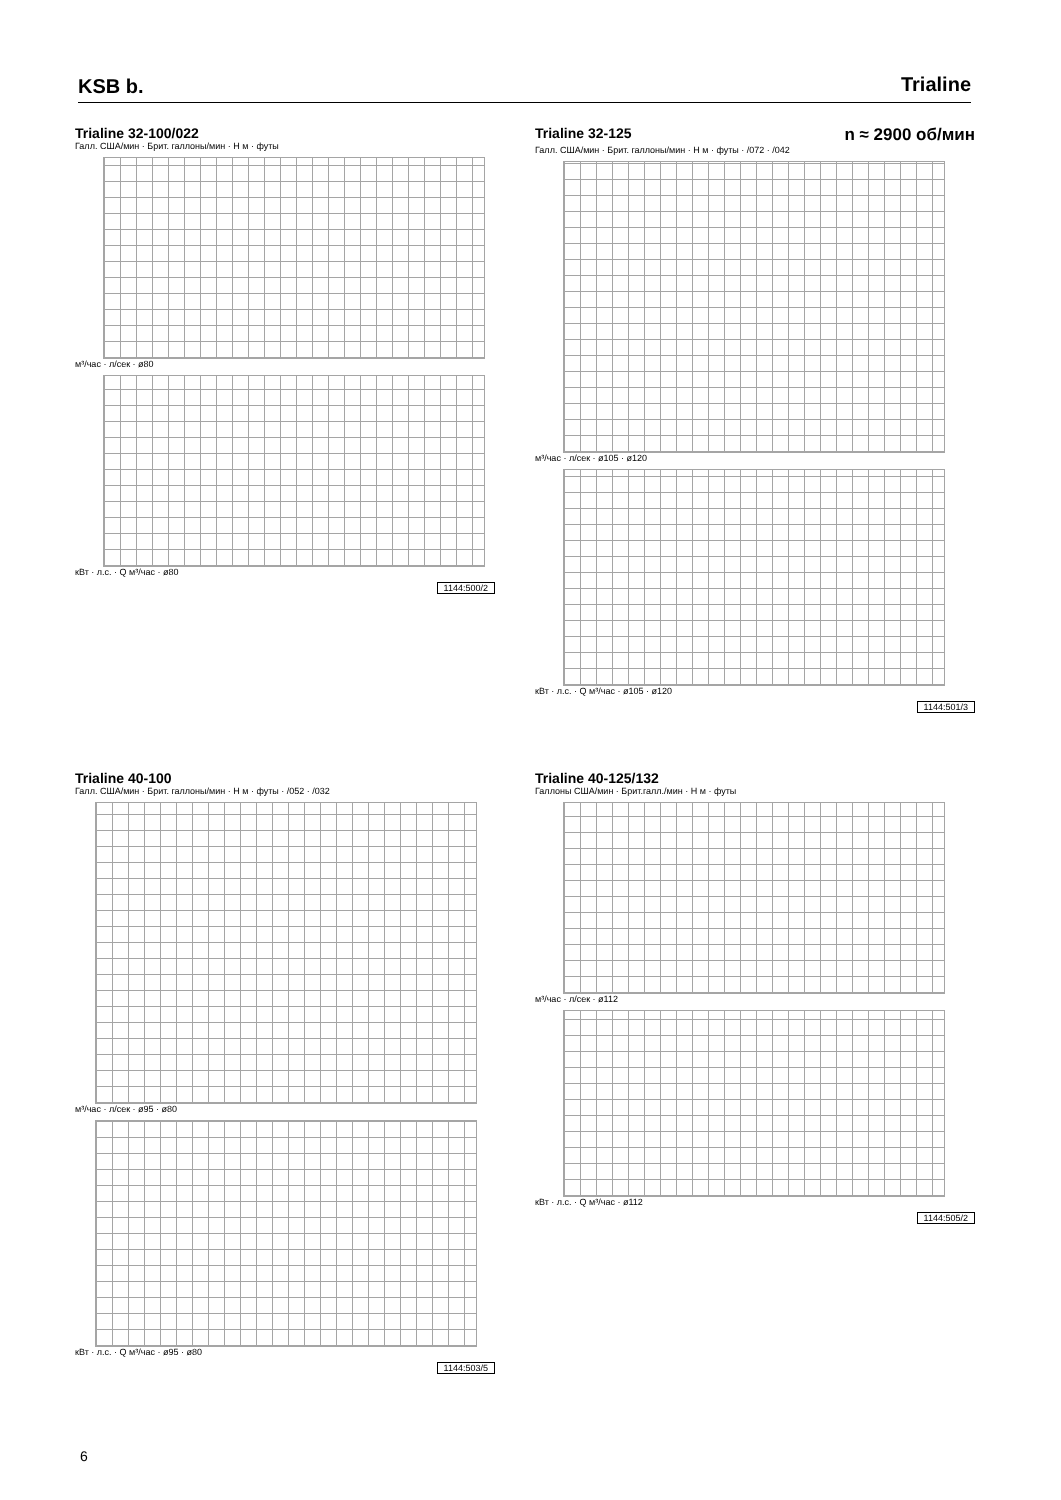KSB b.
Trialine
Trialine 32-100/022
Галл. США/мин · Брит. галлоны/мин · H м · футы
м³/час · л/сек · ø80
кВт · л.с. · Q м³/час · ø80
1144:500/2
Trialine 32-125 n ≈ 2900 об/мин
Галл. США/мин · Брит. галлоны/мин · H м · футы · /072 · /042
м³/час · л/сек · ø105 · ø120
кВт · л.с. · Q м³/час · ø105 · ø120
1144:501/3
Trialine 40-100
Галл. США/мин · Брит. галлоны/мин · H м · футы · /052 · /032
м³/час · л/сек · ø95 · ø80
кВт · л.с. · Q м³/час · ø95 · ø80
1144:503/5
Trialine 40-125/132
Галлоны США/мин · Брит.галл./мин · H м · футы
м³/час · л/сек · ø112
кВт · л.с. · Q м³/час · ø112
1144:505/2
6